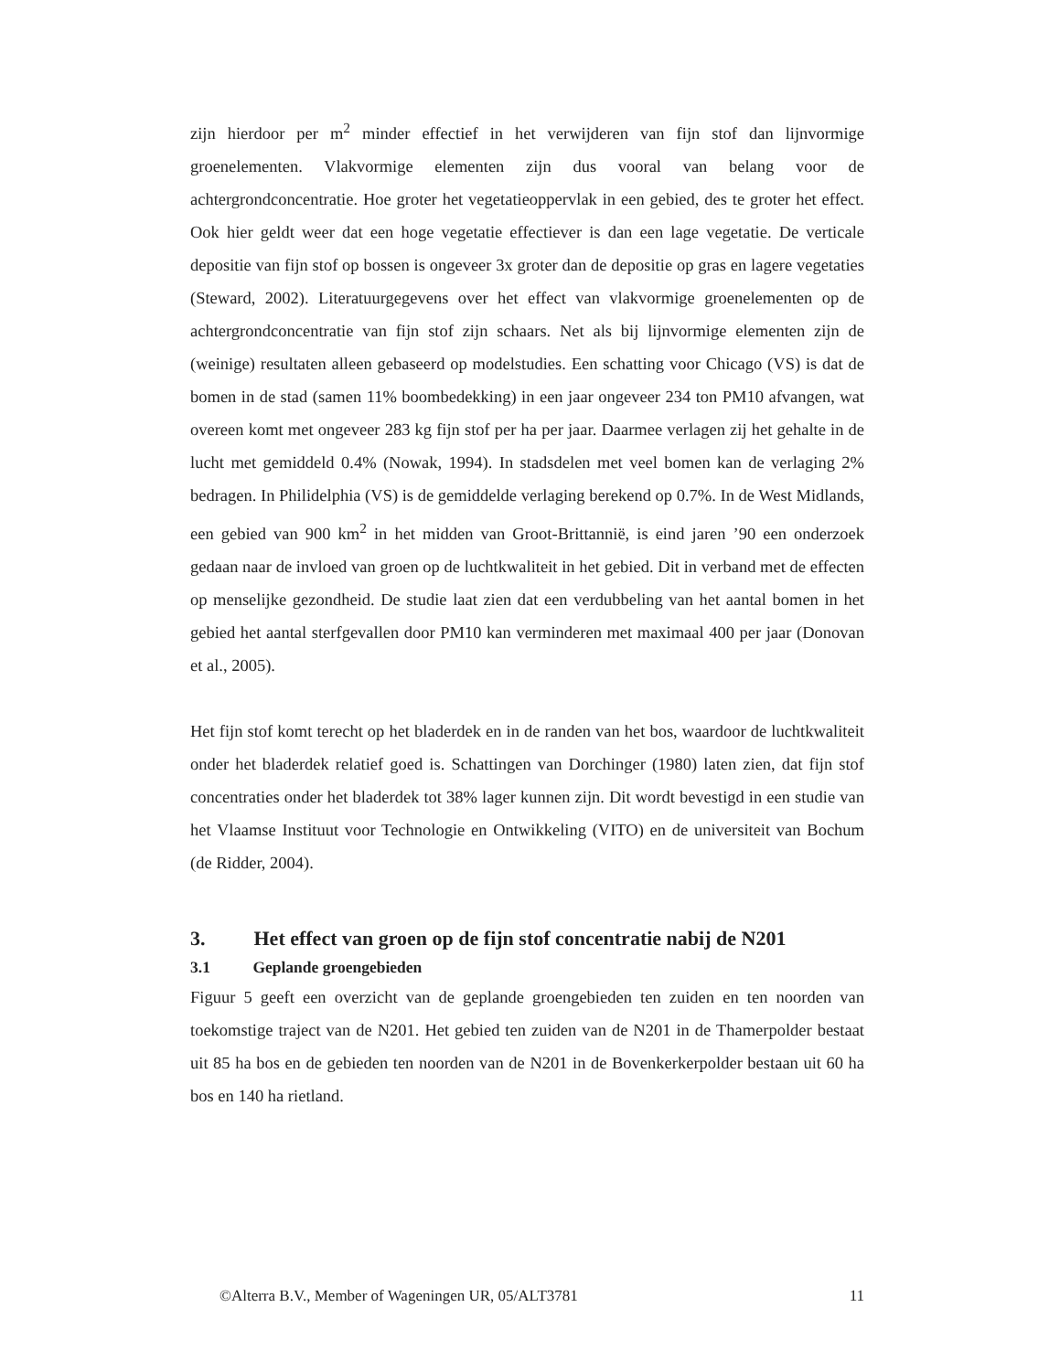zijn hierdoor per m<sup>2</sup> minder effectief in het verwijderen van fijn stof dan lijnvormige groenelementen. Vlakvormige elementen zijn dus vooral van belang voor de achtergrondconcentratie. Hoe groter het vegetatieoppervlak in een gebied, des te groter het effect. Ook hier geldt weer dat een hoge vegetatie effectiever is dan een lage vegetatie. De verticale depositie van fijn stof op bossen is ongeveer 3x groter dan de depositie op gras en lagere vegetaties (Steward, 2002). Literatuurgegevens over het effect van vlakvormige groenelementen op de achtergrondconcentratie van fijn stof zijn schaars. Net als bij lijnvormige elementen zijn de (weinige) resultaten alleen gebaseerd op modelstudies. Een schatting voor Chicago (VS) is dat de bomen in de stad (samen 11% boombedekking) in een jaar ongeveer 234 ton PM10 afvangen, wat overeen komt met ongeveer 283 kg fijn stof per ha per jaar. Daarmee verlagen zij het gehalte in de lucht met gemiddeld 0.4% (Nowak, 1994). In stadsdelen met veel bomen kan de verlaging 2% bedragen. In Philidelphia (VS) is de gemiddelde verlaging berekend op 0.7%. In de West Midlands, een gebied van 900 km<sup>2</sup> in het midden van Groot-Brittannië, is eind jaren ’90 een onderzoek gedaan naar de invloed van groen op de luchtkwaliteit in het gebied. Dit in verband met de effecten op menselijke gezondheid. De studie laat zien dat een verdubbeling van het aantal bomen in het gebied het aantal sterfgevallen door PM10 kan verminderen met maximaal 400 per jaar (Donovan et al., 2005).
Het fijn stof komt terecht op het bladerdek en in de randen van het bos, waardoor de luchtkwaliteit onder het bladerdek relatief goed is. Schattingen van Dorchinger (1980) laten zien, dat fijn stof concentraties onder het bladerdek tot 38% lager kunnen zijn. Dit wordt bevestigd in een studie van het Vlaamse Instituut voor Technologie en Ontwikkeling (VITO) en de universiteit van Bochum (de Ridder, 2004).
3. Het effect van groen op de fijn stof concentratie nabij de N201
3.1 Geplande groengebieden
Figuur 5 geeft een overzicht van de geplande groengebieden ten zuiden en ten noorden van toekomstige traject van de N201. Het gebied ten zuiden van de N201 in de Thamerpolder bestaat uit 85 ha bos en de gebieden ten noorden van de N201 in de Bovenkerkerpolder bestaan uit 60 ha bos en 140 ha rietland.
©Alterra B.V., Member of Wageningen UR, 05/ALT3781 11